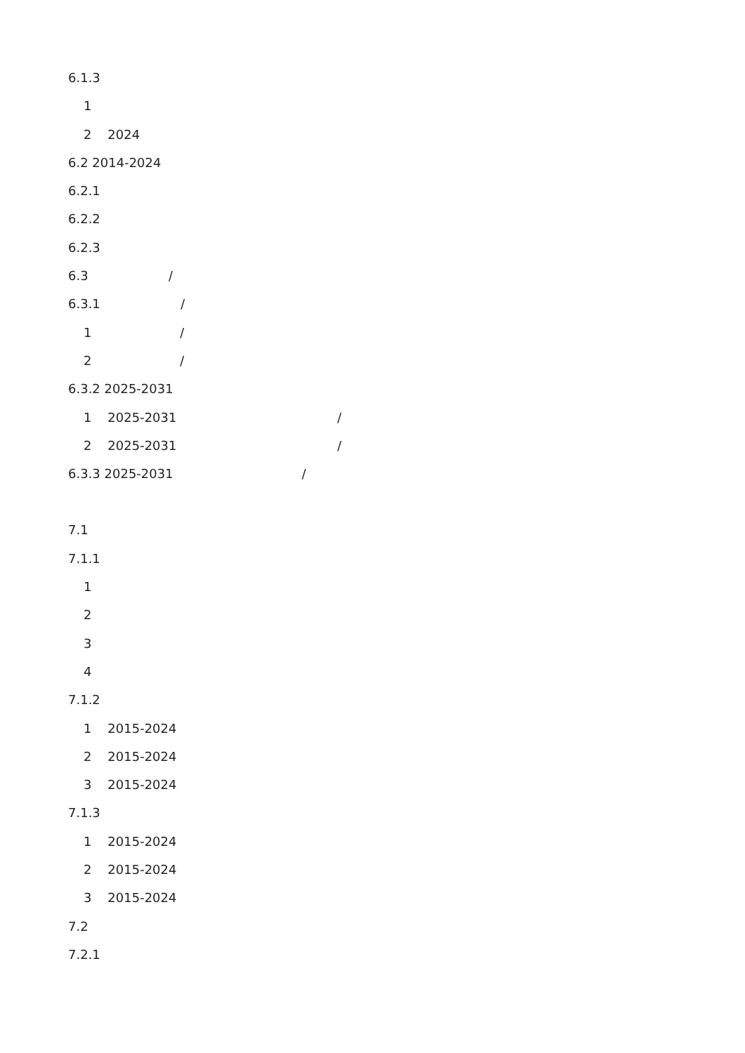6.1.3
1
2 2024
6.2 2014-2024
6.2.1
6.2.2
6.2.3
6.3 /
6.3.1 /
1 /
2 /
6.3.2 2025-2031
1 2025-2031 /
2 2025-2031 /
6.3.3 2025-2031 /
7.1
7.1.1
1
2
3
4
7.1.2
1 2015-2024
2 2015-2024
3 2015-2024
7.1.3
1 2015-2024
2 2015-2024
3 2015-2024
7.2
7.2.1